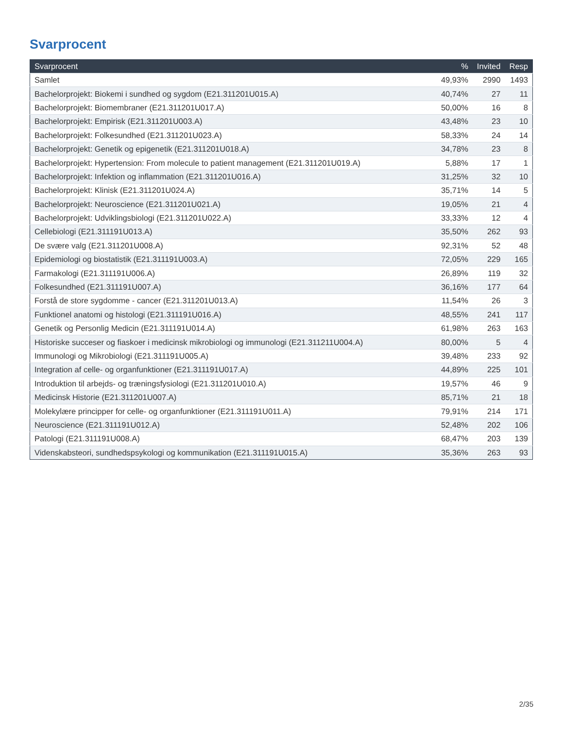Svarprocent
| Svarprocent | % | Invited | Resp |
| --- | --- | --- | --- |
| Samlet | 49,93% | 2990 | 1493 |
| Bachelorprojekt: Biokemi i sundhed og sygdom (E21.311201U015.A) | 40,74% | 27 | 11 |
| Bachelorprojekt: Biomembraner (E21.311201U017.A) | 50,00% | 16 | 8 |
| Bachelorprojekt: Empirisk (E21.311201U003.A) | 43,48% | 23 | 10 |
| Bachelorprojekt: Folkesundhed (E21.311201U023.A) | 58,33% | 24 | 14 |
| Bachelorprojekt: Genetik og epigenetik (E21.311201U018.A) | 34,78% | 23 | 8 |
| Bachelorprojekt: Hypertension: From molecule to patient management (E21.311201U019.A) | 5,88% | 17 | 1 |
| Bachelorprojekt: Infektion og inflammation (E21.311201U016.A) | 31,25% | 32 | 10 |
| Bachelorprojekt: Klinisk (E21.311201U024.A) | 35,71% | 14 | 5 |
| Bachelorprojekt: Neuroscience (E21.311201U021.A) | 19,05% | 21 | 4 |
| Bachelorprojekt: Udviklingsbiologi (E21.311201U022.A) | 33,33% | 12 | 4 |
| Cellebiologi (E21.311191U013.A) | 35,50% | 262 | 93 |
| De svære valg (E21.311201U008.A) | 92,31% | 52 | 48 |
| Epidemiologi og biostatistik (E21.311191U003.A) | 72,05% | 229 | 165 |
| Farmakologi (E21.311191U006.A) | 26,89% | 119 | 32 |
| Folkesundhed (E21.311191U007.A) | 36,16% | 177 | 64 |
| Forstå de store sygdomme - cancer (E21.311201U013.A) | 11,54% | 26 | 3 |
| Funktionel anatomi og histologi (E21.311191U016.A) | 48,55% | 241 | 117 |
| Genetik og Personlig Medicin (E21.311191U014.A) | 61,98% | 263 | 163 |
| Historiske succeser og fiaskoer i medicinsk mikrobiologi og immunologi (E21.311211U004.A) | 80,00% | 5 | 4 |
| Immunologi og Mikrobiologi (E21.311191U005.A) | 39,48% | 233 | 92 |
| Integration af celle- og organfunktioner (E21.311191U017.A) | 44,89% | 225 | 101 |
| Introduktion til arbejds- og træningsfysiologi (E21.311201U010.A) | 19,57% | 46 | 9 |
| Medicinsk Historie (E21.311201U007.A) | 85,71% | 21 | 18 |
| Molekylære principper for celle- og organfunktioner (E21.311191U011.A) | 79,91% | 214 | 171 |
| Neuroscience (E21.311191U012.A) | 52,48% | 202 | 106 |
| Patologi (E21.311191U008.A) | 68,47% | 203 | 139 |
| Videnskabsteori, sundhedspsykologi og kommunikation (E21.311191U015.A) | 35,36% | 263 | 93 |
2/35